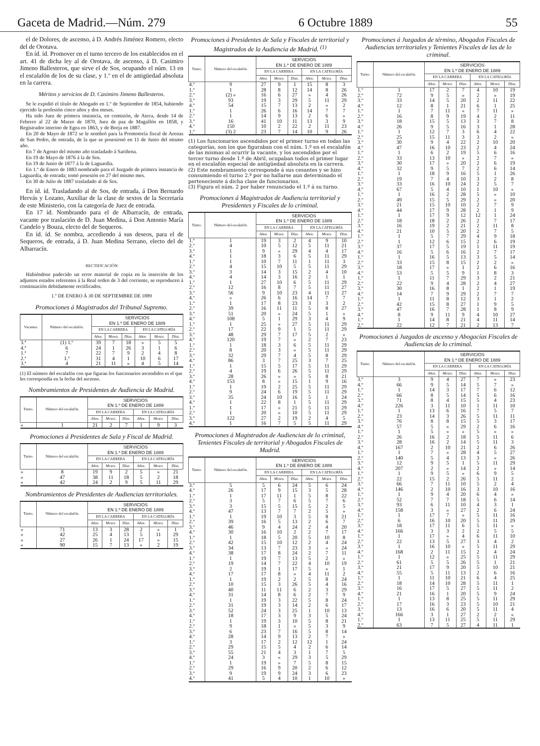Gaceta de Madrid.—Núm. 279 6 Octubre 1889 55
el de Dolores, de ascenso, á D. Andrés Jiménez Romero, electo del de Orotava.
En íd. íd. Promover en el turno tercero de los establecidos en el art. 41 de dicha ley al de Orotava, de ascenso, á D. Casimiro Jimeno Ballesteros, que sirve el de Sos, ocupando el núm. 13 en el escalafón de los de su clase, y 1.º en el de antigüedad absoluta en la carrera.
Méritos y servicios de D. Casimiro Jimeno Ballesteros.
Se le expidió el título de Abogado en 1.º de Septiembre de 1854, habiendo ejercido la profesión cinco años y dos meses.
Ha sido Juez de primera instancia, en comisión, de Ateca, desde 14 de Febrero al 22 de Marzo de 1870, Juez de paz de Magallón en 1858, y Registrador interino de Egea en 1863, y de Borja en 1887.
En 20 de Mayo de 1872 se le nombró para la Promotoría fiscal de Arenas de San Pedro, de entrada, de la que se posesionó en 11 de Junio del mismo año.
En 7 de Agosto del mismo año trasladado á Sariñena.
En 19 de Mayo de 1876 á la de Sos.
En 19 de Junio de 1877 á la de Laguardia.
En 1.º de Enero de 1883 nombrado para el Juzgado de primera instancia de Laguardia, de entrada; tomó posesión en 27 del mismo mes.
En 30 de Julio de 1887 trasladado al de Sos.
En íd. íd. Trasladando al de Sos, de entrada, á Don Bernardo Hervás y Lozano, Auxiliar de la clase de sextos de la Secretaría de este Ministerio, con la categoría de Juez de entrada.
En 17 íd. Nombrando para el de Albarracín, de entrada, vacante por traslación de D. Juan Medina, á Don Antonio María Candelo y Bouza, electo del de Sequeros.
En íd. íd. Se nombra, accediendo á sus deseos, para el de Sequeros, de entrada, á D. Juan Medina Serrano, electo del de Albarracín.
RECTIFICACIÓN
Habiéndose padecido un error material de copia en la inserción de los adjuntos estados referentes á la Real orden de 3 del corriente, se reproducen á continuación debidamente rectificados.
1.º DE ENERO Á 30 DE SEPTIEMBRE DE 1889
Promociones á Magistrados del Tribunal Supremo.
| Vacantes. | Número del escalafón. | SERVICIOS EN 1.º DE ENERO DE 1889 | | | | | |
| --- | --- | --- | --- | --- | --- | --- | --- |
| | | EN LA CARRERA | | | EN LA CATEGORÍA | | |
| | | Años. | Meses. | Días. | Años. | Meses. | Días. |
| 3.ª | (1) 1.º | 39 | 7 | 18 | » | 5 | 5 |
| 4.ª | 6 | 24 | 1 | 26 | 3 | 1 | 6 |
| 1.ª | 7 | 22 | 7 | 9 | 2 | 4 | 8 |
| 2.ª | 1.º | 31 | 4 | 1 | 10 | 6 | 17 |
| 3.ª | 4 | 21 | 11 | » | 4 | 5 | 14 |
(1) El número del escalafón con que figuran los funcionarios ascendidos es el que les correspondía en la fecha del ascenso.
Nombramientos de Presidentes de Audiencia de Madrid.
| Turno. | Número del escalafón. | SERVICIOS EN 1.º DE ENERO DE 1889 | | | | | |
| --- | --- | --- | --- | --- | --- | --- | --- |
| | | EN LA CARRERA | | | EN LA CATEGORÍA | | |
| | | Años. | Meses. | Días. | Años. | Meses. | Días. |
| » | 1 | 21 | 2 | 7 | 1 | 9 | 3 |
Promociones á Presidentes de Sala y Fiscal de Madrid.
| Turno. | Número del escalafón. | SERVICIOS EN 1.º DE ENERO DE 1889 | | | | | |
| --- | --- | --- | --- | --- | --- | --- | --- |
| | | EN LA CARRERA | | | EN LA CATEGORÍA | | |
| | | Años. | Meses. | Días. | Años. | Meses. | Días. |
| » | 8 | 19 | 9 | 2 | 5 | » | 21 |
| » | 47 | 38 | 11 | 18 | 5 | 2 | 18 |
| » | 42 | 24 | 2 | 9 | 5 | 11 | 29 |
Nombramientos de Presidentes de Audiencias territoriales.
| Turno. | Número del escalafón. | SERVICIOS EN 1.º DE ENERO DE 1889 | | | | | |
| --- | --- | --- | --- | --- | --- | --- | --- |
| | | EN LA CARRERA | | | EN LA CATEGORÍA | | |
| | | Años. | Meses. | Días. | Años. | Meses. | Días. |
| » | 71 | 13 | 3 | 28 | 2 | » | 1 |
| » | 42 | 25 | 4 | 13 | 5 | 11 | 29 |
| » | 27 | 26 | 1 | 24 | 17 | » | 15 |
| » | 90 | 15 | 7 | 13 | » | 2 | 19 |
Promociones á Presidentes de Sala y Fiscales de territorial y Magistrados de la Audiencia de Madrid. <sup>(1)</sup>
| Turno. | Número del escalafón. | SERVICIOS EN 1.º DE ENERO DE 1889 | | | | | |
| --- | --- | --- | --- | --- | --- | --- | --- |
| | | EN LA CARRERA | | | EN LA CATEGORÍA | | |
| | | Años. | Meses. | Días. | Años. | Meses. | Días. |
| 4.º | 9 | 27 | 9 | 1 | 15 | 8 | 3 |
| 1.º | 1 | 28 | 8 | 12 | 14 | 8 | 26 |
| 2.º | (2) » | 16 | 6 | 27 | » | 4 | 26 |
| 3.º | 93 | 19 | 3 | 29 | 5 | 11 | 29 |
| 4.º | 54 | 15 | 7 | 13 | 2 | » | 2 |
| 1.º | 1 | 26 | 6 | 16 | 14 | 7 | 7 |
| 2.º | 1 | 14 | 9 | 13 | 2 | 6 | » |
| 3.º | 16 | 41 | 10 | 11 | 13 | 3 | 9 |
| 4.º | 150 | 10 | 2 | 22 | 2 | 11 | 23 |
| 1.º | (3) 2 | 23 | 7 | 14 | 10 | 9 | 26 |
(1) Los funcionarios ascendidos por el primer turno en todas las categorías, son los que figuraban con el núm. 1.º en el escalafón de las mismas al ocurrir la vacante, y los ascendidos por el tercer turno desde 1.º de Abril, ocupaban todos el primer lugar en el escalafón especial de antigüedad absoluta en la carrera.
(2) Este nombramiento corresponde á sus cesantes y se hizo consumiendo el turno 2.º por no hallarse aun determinado el perteneciente á dicha clase de funcionarios.
(3) Figura el núm. 2 por haber renunciado el 1.º á su turno.
Promociones á Magistrados de Audiencia territorial y Presidentes y Fiscales de lo criminal.
| Turno. | Número del escalafón. | SERVICIOS EN 1.º DE ENERO DE 1889 | | | | | |
| --- | --- | --- | --- | --- | --- | --- | --- |
| | | EN LA CARRERA | | | EN LA CATEGORÍA | | |
| | | Años. | Meses. | Días. | Años. | Meses. | Días. |
| 1.º | 1 | 19 | 3 | 2 | 4 | 9 | 10 |
| 2.º | 4 | 10 | 5 | 12 | 5 | 11 | 21 |
| 3.º | 1 | 9 | » | 29 | 4 | 4 | 17 |
| 4.º | 1 | 18 | 3 | 6 | 5 | 11 | 29 |
| 1.º | 1 | 10 | 7 | 11 | 1 | 11 | 3 |
| 2.º | 4 | 15 | 10 | 5 | 5 | 11 | 29 |
| 3.º | 3 | 14 | 3 | 15 | 2 | 4 | 10 |
| 4.º | 4 | 14 | 3 | 16 | 2 | 1 | 1 |
| 1.º | 1 | 27 | 10 | 6 | 5 | 11 | 29 |
| 2.º | 12 | 16 | 8 | 7 | 5 | 11 | 27 |
| 3.º | 56 | 9 | 10 | 23 | 4 | 11 | 27 |
| 4.º | » | 26 | 6 | 16 | 14 | 7 | 7 |
| 1.º | 1 | 17 | 8 | 23 | 3 | 3 | 2 |
| 2.º | 39 | 16 | 11 | 11 | 5 | 8 | 27 |
| 3.º | 51 | 20 | » | 24 | 5 | 1 | » |
| 4.º | 108 | 5 | 1 | 29 | 3 | 4 | 9 |
| 1.º | 1 | 25 | » | 27 | 5 | 11 | 29 |
| 2.º | 17 | 22 | 9 | 1 | 5 | 11 | 29 |
| 3.º | 48 | 29 | 7 | 17 | 5 | 2 | » |
| 4.º | 120 | 19 | 7 | » | 2 | 7 | 23 |
| 1.º | 1 | 18 | 3 | 6 | 5 | 11 | 29 |
| 2.º | 8 | 20 | 3 | » | 5 | 11 | 29 |
| 3.º | 32 | 29 | 7 | 4 | 5 | 8 | 29 |
| 4.º | 86 | 3 | 7 | 25 | 3 | 7 | 25 |
| 1.º | 1 | 15 | 5 | 17 | 5 | 11 | 29 |
| 2.º | 4 | 19 | 6 | 26 | 5 | 11 | 29 |
| 3.º | 28 | 26 | » | » | 5 | 8 | 21 |
| 4.º | 153 | 8 | » | 15 | 1 | 9 | 16 |
| 1.º | 1 | 19 | 2 | 25 | 5 | 11 | 29 |
| 2.º | 9 | 24 | 6 | 19 | 5 | 11 | 29 |
| 3.º | 35 | 24 | 10 | 16 | 5 | 1 | 24 |
| 4.º | 1 | 22 | 8 | 1 | 5 | 11 | 29 |
| 1.º | 1 | 17 | » | 21 | 5 | 11 | 29 |
| 2.º | 1 | 20 | » | 10 | 5 | 11 | 29 |
| 3.º | 122 | 27 | 2 | 19 | 2 | 4 | 5 |
| 4.º | 1 | 16 | 7 | 5 | 5 | 11 | 29 |
Promociones á Magistrados de Audiencias de lo criminal, Tenientes Fiscales de territorial y Abogados Fiscales de Madrid.
| Turno. | Número del escalafón. | SERVICIOS EN 1.º DE ENERO DE 1889 | | | | | |
| --- | --- | --- | --- | --- | --- | --- | --- |
| | | EN LA CARRERA | | | EN LA CATEGORÍA | | |
| | | Años. | Meses. | Días. | Años. | Meses. | Días. |
| 3.º | 5 | 5 | 6 | 24 | 5 | 6 | 24 |
| 4.º | 26 | 17 | 9 | 15 | 3 | 5 | 28 |
| 1.º | 1 | 17 | 11 | 1 | 5 | 8 | 22 |
| 2.º | 3 | 5 | 7 | 6 | 5 | 7 | 6 |
| 3.º | 3 | 15 | 5 | 15 | 5 | 2 | 5 |
| 4.º | 47 | 13 | 7 | 7 | 2 | 5 | » |
| 1.º | 1 | 19 | 10 | 3 | 5 | 8 | 21 |
| 2.º | 39 | 16 | 5 | 13 | 2 | 6 | 7 |
| 3.º | 46 | 9 | 4 | 24 | 2 | 4 | 20 |
| 4.º | 30 | 16 | 10 | 2 | 2 | 7 | 17 |
| 1.º | 1 | 18 | 5 | 20 | 5 | 10 | 8 |
| 2.º | 42 | 15 | 10 | 12 | 2 | 4 | 24 |
| 3.º | 34 | 13 | 7 | 23 | 3 | » | 24 |
| 4.º | 38 | 17 | 8 | 24 | 2 | 7 | 11 |
| 1.º | 1 | 19 | 7 | 13 | 5 | 2 | » |
| 2.º | 19 | 14 | 7 | 22 | 4 | 10 | 19 |
| 3.º | 2 | 19 | 1 | 17 | 5 | » | 1 |
| 4.º | 17 | 17 | 8 | » | 4 | 11 | 2 |
| 1.º | 1 | 19 | 2 | 2 | 5 | 8 | 24 |
| 2.º | 10 | 15 | 3 | 26 | 5 | 4 | 16 |
| 3.º | 40 | 11 | 11 | 6 | 2 | 3 | 29 |
| 4.º | 31 | 14 | 8 | 6 | 2 | 7 | 9 |
| 1.º | 1 | 19 | 3 | 22 | 5 | 8 | 24 |
| 2.º | 31 | 19 | 3 | 14 | 2 | 6 | 17 |
| 3.º | 52 | 24 | 3 | 25 | 1 | 10 | 13 |
| 4.º | 18 | 17 | 3 | 9 | 3 | 5 | 24 |
| 1.º | 1 | 19 | 3 | 10 | 5 | 8 | 21 |
| 2.º | 9 | 18 | 1 | » | 5 | 3 | 9 |
| 3.º | 6 | 23 | 7 | 16 | 5 | 8 | 14 |
| 4.º | 28 | 14 | 9 | 13 | 2 | 7 | » |
| 1.º | 3 | 17 | 2 | 12 | 12 | 1 | 24 |
| 2.º | 29 | 15 | 5 | 4 | 2 | 6 | 14 |
| 3.º | 55 | 21 | 4 | 3 | 1 | 7 | 5 |
| 4.º | 24 | 3 | » | 29 | 3 | 5 | 29 |
| 1.º | 1 | 19 | » | 7 | 5 | 8 | 15 |
| 2.º | 29 | 16 | 9 | 20 | 2 | 6 | 12 |
| 3.º | 9 | 19 | 9 | 24 | 3 | 6 | 23 |
| 4.º | 41 | 5 | 4 | 10 | 1 | 10 | » |
Promociones á Juzgados de término, Abogados Fiscales de Audiencias territoriales y Tenientes Fiscales de las de lo criminal.
| Turno. | Número del escalafón. | SERVICIOS EN 1.º DE ENERO DE 1889 | | | | | |
| --- | --- | --- | --- | --- | --- | --- | --- |
| | | EN LA CARRERA | | | EN LA CATEGORÍA | | |
| | | Años. | Meses. | Días. | Años. | Meses. | Días. |
| 1.º | 1 | 17 | 2 | 7 | 4 | 10 | 19 |
| 2.º | 72 | 9 | 5 | » | 2 | » | 19 |
| 3.º | 33 | 14 | 5 | 20 | 2 | 11 | 22 |
| 4.º | 12 | 8 | 1 | 21 | 6 | 1 | 25 |
| 1.º | 1 | 7 | 11 | » | 7 | 11 | » |
| 2.º | 16 | 8 | 9 | 19 | 4 | 2 | 11 |
| 3.º | 18 | 15 | 5 | 13 | 3 | 7 | 8 |
| 4.º | 26 | 9 | 5 | 16 | 3 | 1 | 28 |
| 1.º | 1 | 12 | 7 | 3 | 6 | 4 | 22 |
| 2.º | 25 | 15 | 11 | 3 | 3 | 2 | » |
| 3.º | 30 | 9 | 4 | 22 | 2 | 10 | 20 |
| 4.º | 47 | 16 | 10 | 23 | 2 | 4 | 24 |
| 1.º | 1 | 6 | 2 | 19 | 5 | 6 | 16 |
| 2.º | 33 | 13 | 10 | » | 2 | 7 | » |
| 3.º | 30 | 17 | » | 20 | 2 | 6 | 19 |
| 4.º | 32 | 9 | 5 | 7 | 2 | 6 | 14 |
| 1.º | 1 | 18 | 9 | 16 | 5 | 1 | 26 |
| 2.º | 19 | 7 | 4 | 10 | 3 | 2 | 8 |
| 3.º | 33 | 16 | 10 | 24 | 2 | 5 | 7 |
| 4.º | 67 | 5 | 4 | 10 | 1 | 10 | » |
| 1.º | 1 | 16 | 2 | 28 | 5 | » | 10 |
| 2.º | 49 | 15 | 5 | 29 | 2 | » | 20 |
| 3.º | 21 | 15 | 10 | 10 | 2 | 7 | 9 |
| 4.º | 44 | 17 | 9 | 28 | 2 | 1 | 9 |
| 1.º | 1 | 17 | 9 | 12 | 12 | 1 | 24 |
| 2.º | 18 | 18 | 2 | 26 | 2 | 7 | 17 |
| 3.º | 16 | 19 | 2 | 21 | 2 | 11 | 8 |
| 4.º | 21 | 10 | 5 | 20 | 2 | 7 | 5 |
| 1.º | 1 | 5 | 7 | 29 | 4 | 9 | 18 |
| 2.º | 1 | 12 | 6 | 15 | 2 | 6 | 19 |
| 3.º | 37 | 17 | 5 | 19 | 1 | 11 | 19 |
| 4.º | 16 | 5 | 6 | 16 | 2 | 7 | 17 |
| 1.º | 1 | 16 | 5 | 13 | 3 | 5 | 14 |
| 2.º | 33 | 15 | 8 | 15 | 2 | 2 | » |
| 3.º | 18 | 17 | » | 1 | 2 | 6 | 16 |
| 4.º | 53 | 5 | 5 | 9 | 1 | 8 | 3 |
| 1.º | 1 | 11 | 7 | 29 | 3 | 2 | 21 |
| 2.º | 22 | 9 | 4 | 28 | 2 | 4 | 27 |
| 3.º | 30 | 16 | 8 | 1 | 2 | 1 | 19 |
| 4.º | 14 | 7 | 9 | 29 | 2 | 7 | 7 |
| 1.º | 1 | 11 | 8 | 12 | 3 | 1 | 2 |
| 2.º | 42 | 15 | 8 | 27 | 1 | 9 | 5 |
| 3.º | 47 | 16 | 7 | 28 | 1 | 8 | 9 |
| 4.º | 8 | 9 | 11 | 9 | 4 | 10 | 27 |
| 1.º | 1 | 14 | 8 | 21 | 4 | 11 | 14 |
| 2.º | 22 | 12 | 7 | 21 | 2 | 13 | 7 |
Promociones á Juzgados de ascenso y Abogacías Fiscales de Audiencias de lo criminal.
| Turno. | Número del escalafón. | SERVICIOS EN 1.º DE ENERO DE 1889 | | | | | |
| --- | --- | --- | --- | --- | --- | --- | --- |
| | | EN LA CARRERA | | | EN LA CATEGORÍA | | |
| | | Años. | Meses. | Días. | Años. | Meses. | Días. |
| 3.º | 3 | 9 | 4 | 27 | 7 | » | 23 |
| 4.º | 66 | 9 | 5 | 14 | 5 | 7 | » |
| 1.º | 1 | 14 | 3 | 17 | 7 | 6 | 12 |
| 2.º | 66 | 8 | 5 | 14 | 5 | 6 | 16 |
| 3.º | 71 | 8 | 4 | 15 | 5 | 4 | 23 |
| 4.º | 226 | 3 | 11 | 10 | 1 | 11 | 10 |
| 1.º | 1 | 13 | 6 | 16 | 7 | 5 | 7 |
| 2.º | 23 | 14 | 3 | 26 | 5 | 11 | 11 |
| 3.º | 76 | 8 | 8 | 15 | 5 | 3 | 17 |
| 4.º | 57 | 5 | » | 29 | 2 | 6 | 16 |
| 1.º | 1 | 5 | » | » | 5 | » | » |
| 2.º | 26 | 16 | 2 | 18 | 5 | 11 | 6 |
| 3.º | 28 | 16 | 2 | 14 | 5 | 11 | 3 |
| 4.º | 167 | 2 | 10 | 21 | 2 | 6 | 26 |
| 1.º | 1 | 7 | » | 28 | 4 | 5 | 27 |
| 2.º | 140 | 5 | 4 | 13 | 3 | » | 26 |
| 3.º | 12 | 9 | 5 | 1 | 5 | 11 | 29 |
| 4.º | 207 | 2 | » | 14 | 2 | » | 14 |
| 1.º | 1 | 9 | 5 | » | 6 | 9 | 5 |
| 2.º | 22 | 15 | 2 | 26 | 5 | 11 | 2 |
| 3.º | 66 | 7 | 11 | 10 | 5 | 2 | 4 |
| 4.º | 146 | 2 | 10 | 16 | 3 | 10 | 16 |
| 1.º | 1 | 9 | 4 | 20 | 6 | 4 | » |
| 2.º | 52 | 7 | 7 | 18 | 5 | 6 | 14 |
| 3.º | 93 | 6 | 11 | 10 | 4 | 3 | 1 |
| 4.º | 158 | 3 | » | 27 | 2 | 6 | 24 |
| 1.º | 1 | 17 | 7 | » | 5 | 11 | 16 |
| 2.º | 6 | 16 | 10 | 20 | 5 | 11 | 29 |
| 3.º | 18 | 17 | 11 | 6 | 5 | 11 | » |
| 4.º | 166 | 3 | 3 | 2 | 2 | 5 | 5 |
| 1.º | 1 | 17 | » | 4 | 6 | 11 | 10 |
| 2.º | 22 | 13 | 5 | 27 | 3 | 4 | 2 |
| 3.º | 1 | 16 | 10 | » | 5 | 11 | 29 |
| 4.º | 168 | 2 | 11 | 15 | 2 | 4 | 24 |
| 1.º | 1 | 12 | » | 25 | 5 | 11 | 29 |
| 2.º | 61 | 5 | 5 | 26 | 5 | 1 | 21 |
| 3.º | 21 | 17 | 9 | 20 | 5 | 10 | 21 |
| 4.º | 55 | 5 | 11 | 13 | 2 | 6 | 16 |
| 1.º | 1 | 11 | 10 | 21 | 6 | 4 | 25 |
| 2.º | 18 | 14 | 10 | 28 | 5 | 11 | 1 |
| 3.º | 16 | 17 | 5 | 27 | 5 | 11 | 2 |
| 4.º | 21 | 16 | 1 | 20 | 5 | 9 | 24 |
| 1.º | 1 | 13 | 8 | 25 | 5 | 11 | 29 |
| 2.º | 17 | 16 | 3 | 23 | 5 | 10 | 21 |
| 3.º | 13 | 16 | 6 | 20 | 5 | 11 | 4 |
| 4.º | 166 | 3 | 1 | 27 | 2 | 2 | » |
| 1.º | 1 | 13 | 11 | 25 | 5 | 11 | 29 |
| 2.º | 63 | 7 | 5 | 27 | 4 | 11 | 1 |